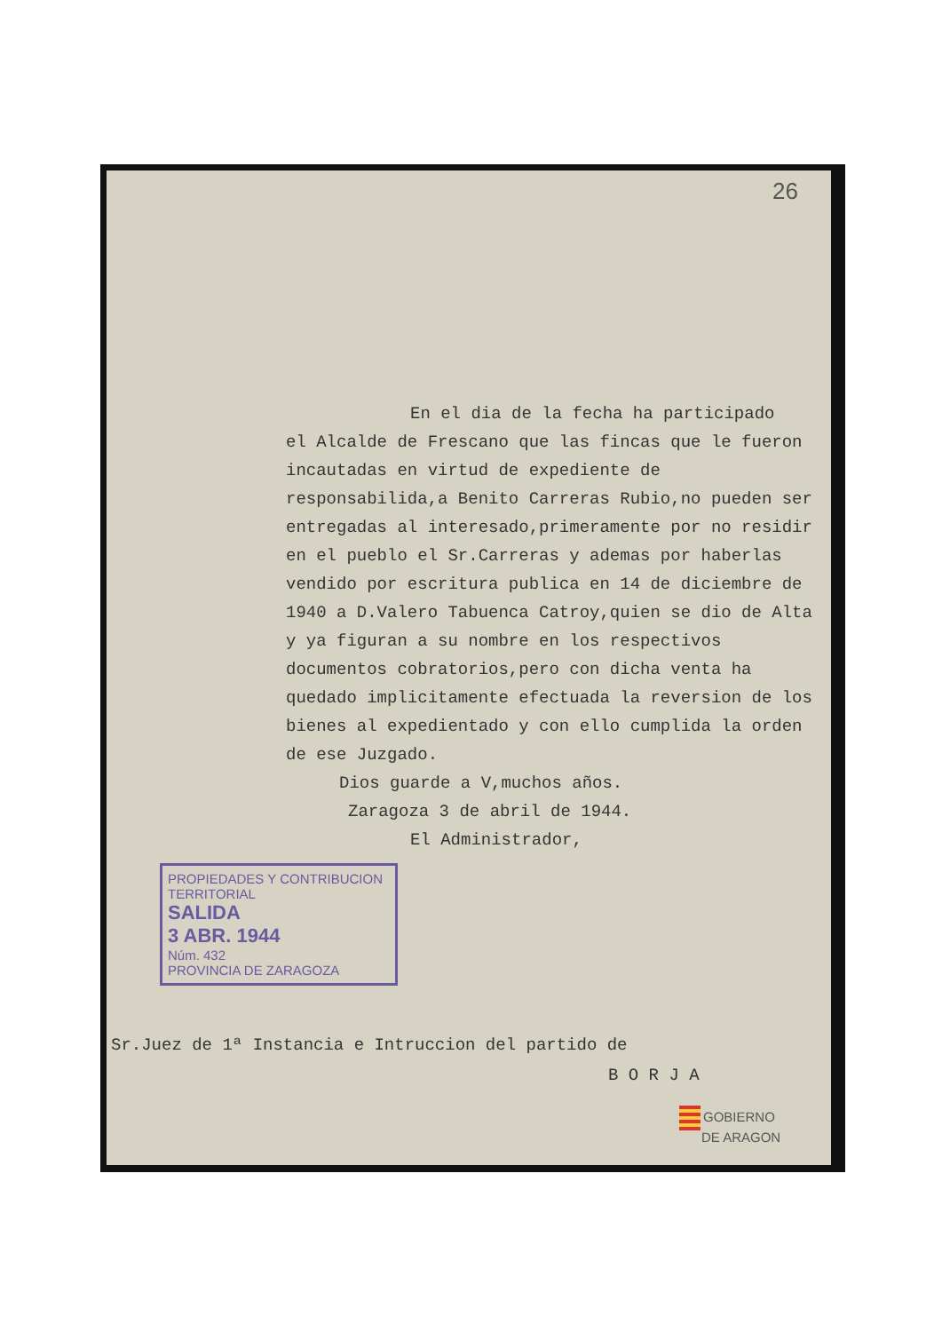26
En el dia de la fecha ha participado
el Alcalde de Frescano que las fincas que le fueron incautadas en virtud de expediente de responsabilida,a Benito Carreras Rubio,no pueden ser entregadas al interesado,primeramente por no residir en el pueblo el Sr.Carreras y ademas por haberlas vendido por escritura publica en 14 de diciembre de 1940 a D.Valero Tabuenca Catroy,quien se dio de Alta y ya figuran a su nombre en los respectivos documentos cobratorios,pero con dicha venta ha quedado implicitamente efectuada la reversion de los bienes al expedientado y con ello cumplida la orden de ese Juzgado.
Dios guarde a V,muchos años.
Zaragoza 3 de abril de 1944.
El Administrador,
PROPIEDADES Y CONTRIBUCION TERRITORIAL
SALIDA
3 ABR. 1944
Núm. 432
PROVINCIA DE ZARAGOZA
Sr.Juez de 1ª Instancia e Intruccion del partido de
B O R J A
GOBIERNO
DE ARAGON